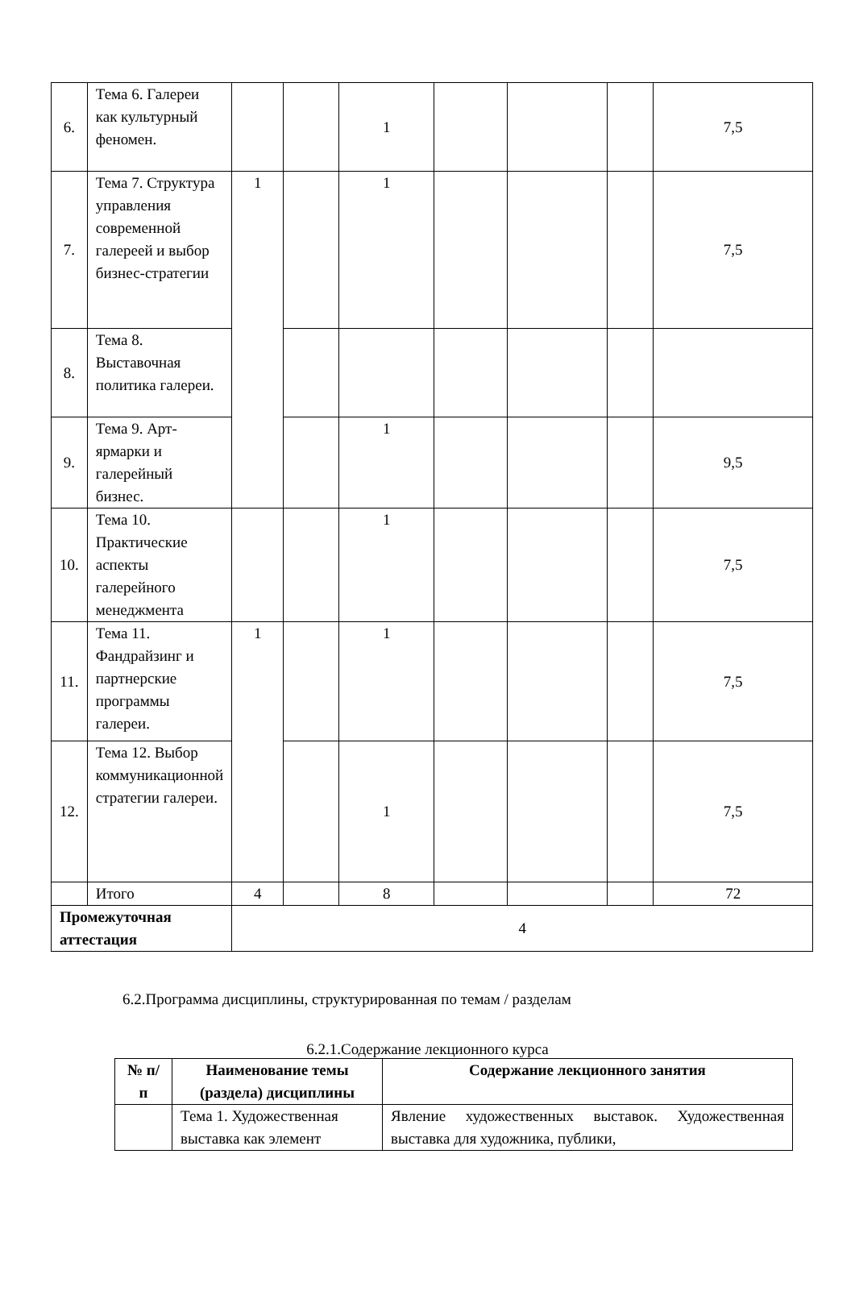| 6. | Тема 6. Галереи как культурный феномен. | | | 1 | | | | 7,5 |
| 7. | Тема 7. Структура управления современной галереей и выбор бизнес-стратегии | 1 | | 1 | | | | 7,5 |
| 8. | Тема 8. Выставочная политика галереи. | | | | | | | |
| 9. | Тема 9. Арт-ярмарки и галерейный бизнес. | | | 1 | | | | 9,5 |
| 10. | Тема 10. Практические аспекты галерейного менеджмента | | | 1 | | | | 7,5 |
| 11. | Тема 11. Фандрайзинг и партнерские программы галереи. | 1 | | 1 | | | | 7,5 |
| 12. | Тема 12. Выбор коммуникационной стратегии галереи. | | | 1 | | | | 7,5 |
| | Итого | 4 | | 8 | | | | 72 |
| Промежуточная аттестация | | 4 | | | | | | |
6.2.Программа дисциплины, структурированная по темам / разделам
6.2.1.Содержание лекционного курса
| № п/п | Наименование темы (раздела) дисциплины | Содержание лекционного занятия |
| --- | --- | --- |
| | Тема 1. Художественная выставка как элемент | Явление художественных выставок. Художественная выставка для художника, публики, |